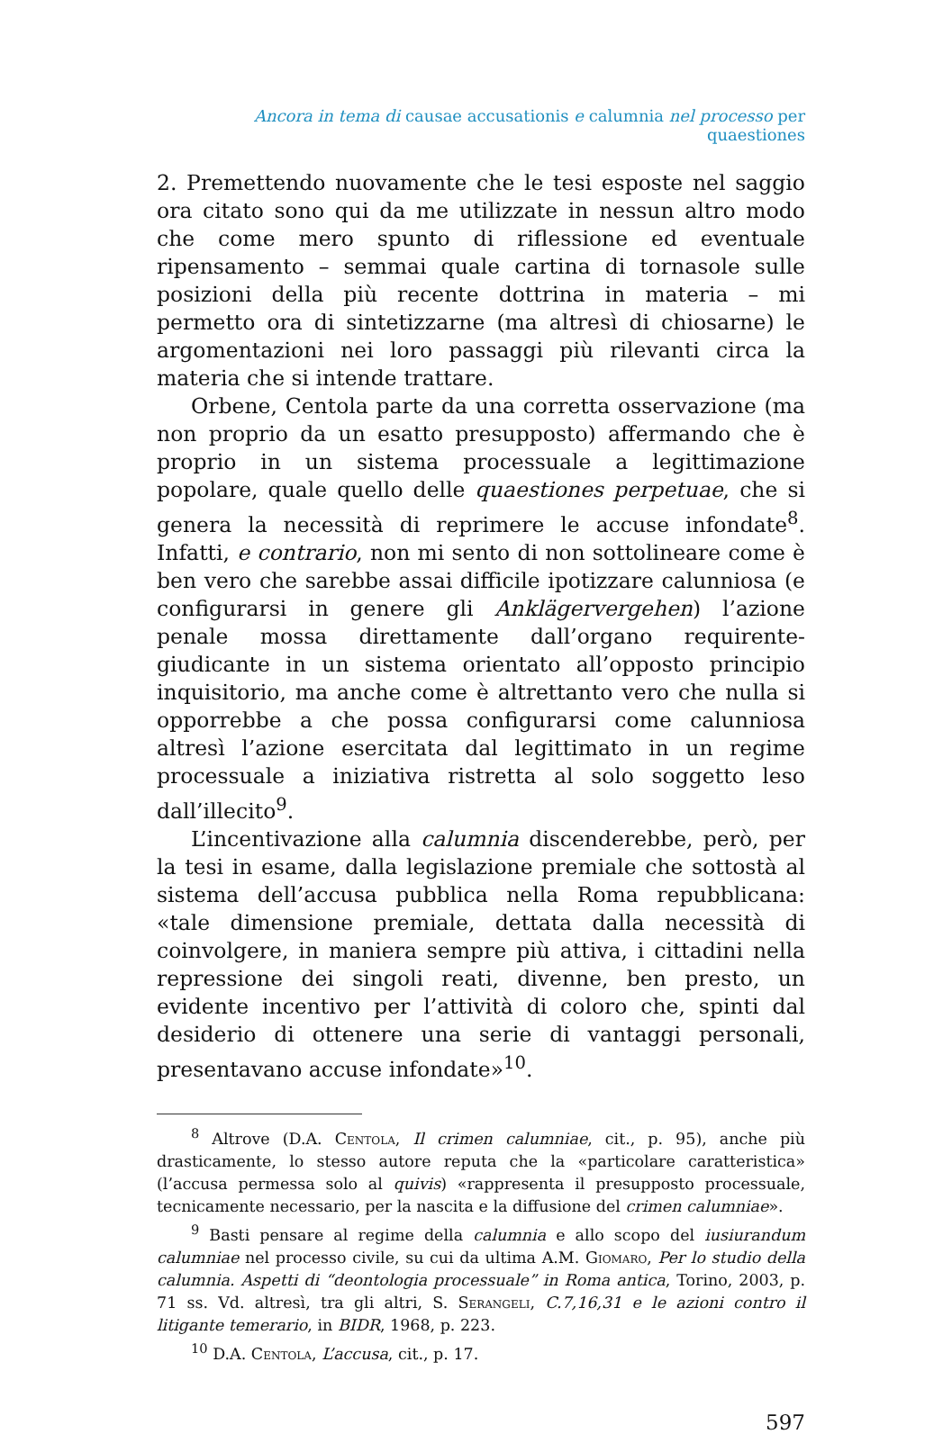Ancora in tema di causae accusationis e calumnia nel processo per quaestiones
2. Premettendo nuovamente che le tesi esposte nel saggio ora citato sono qui da me utilizzate in nessun altro modo che come mero spunto di riflessione ed eventuale ripensamento – semmai quale cartina di tornasole sulle posizioni della più recente dottrina in materia – mi permetto ora di sintetizzarne (ma altresì di chiosarne) le argomentazioni nei loro passaggi più rilevanti circa la materia che si intende trattare.
Orbene, Centola parte da una corretta osservazione (ma non proprio da un esatto presupposto) affermando che è proprio in un sistema processuale a legittimazione popolare, quale quello delle quaestiones perpetuae, che si genera la necessità di reprimere le accuse infondate<sup>8</sup>. Infatti, e contrario, non mi sento di non sottolineare come è ben vero che sarebbe assai difficile ipotizzare calunniosa (e configurarsi in genere gli Anklägervergehen) l’azione penale mossa direttamente dall’organo requirente-giudicante in un sistema orientato all’opposto principio inquisitorio, ma anche come è altrettanto vero che nulla si opporrebbe a che possa configurarsi come calunniosa altresì l’azione esercitata dal legittimato in un regime processuale a iniziativa ristretta al solo soggetto leso dall’illecito<sup>9</sup>.
L’incentivazione alla calumnia discenderebbe, però, per la tesi in esame, dalla legislazione premiale che sottostà al sistema dell’accusa pubblica nella Roma repubblicana: «tale dimensione premiale, dettata dalla necessità di coinvolgere, in maniera sempre più attiva, i cittadini nella repressione dei singoli reati, divenne, ben presto, un evidente incentivo per l’attività di coloro che, spinti dal desiderio di ottenere una serie di vantaggi personali, presentavano accuse infondate»<sup>10</sup>.
<sup>8</sup> Altrove (D.A. Centola, Il crimen calumniae, cit., p. 95), anche più drasticamente, lo stesso autore reputa che la «particolare caratteristica» (l’accusa permessa solo al quivis) «rappresenta il presupposto processuale, tecnicamente necessario, per la nascita e la diffusione del crimen calumniae».
<sup>9</sup> Basti pensare al regime della calumnia e allo scopo del iusiurandum calumniae nel processo civile, su cui da ultima A.M. Giomaro, Per lo studio della calumnia. Aspetti di “deontologia processuale” in Roma antica, Torino, 2003, p. 71 ss. Vd. altresì, tra gli altri, S. Serangeli, C.7,16,31 e le azioni contro il litigante temerario, in BIDR, 1968, p. 223.
<sup>10</sup> D.A. Centola, L’accusa, cit., p. 17.
597